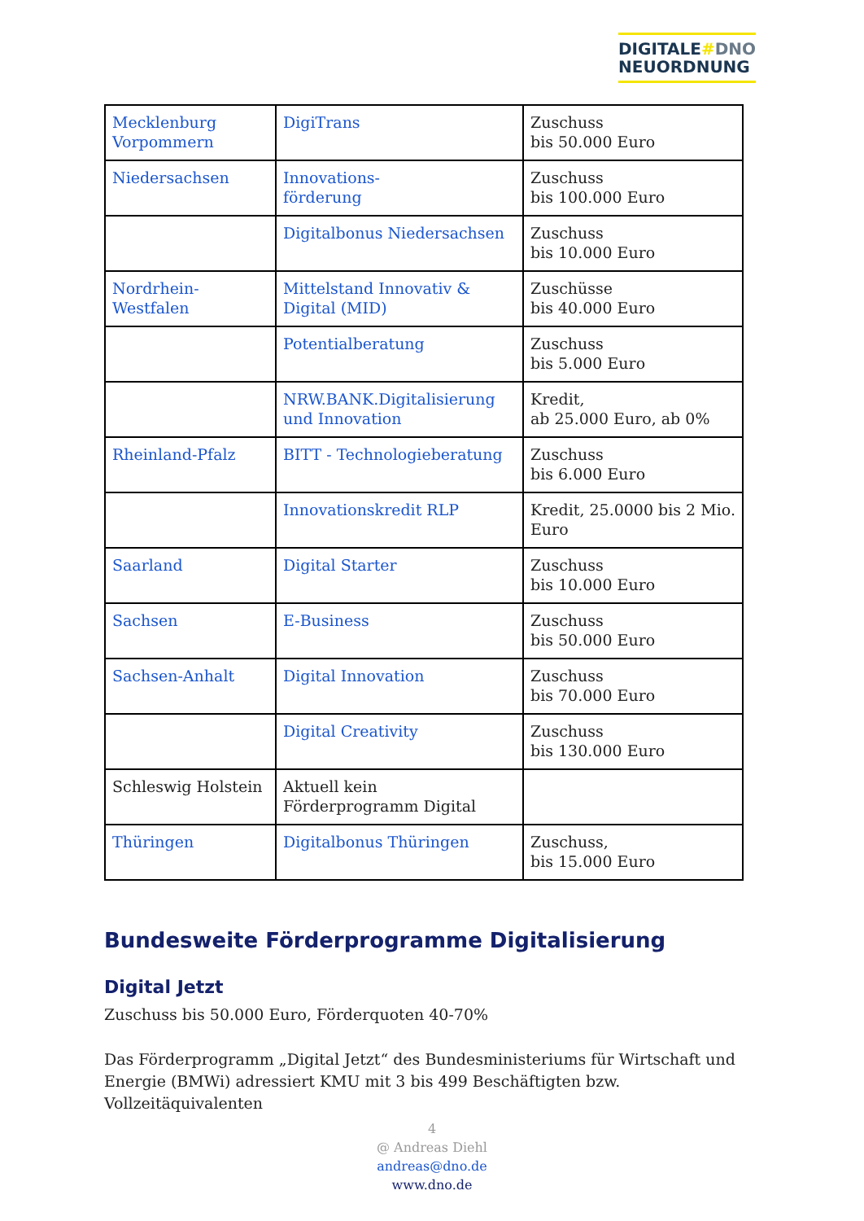DIGITALE#DNO
NEUORDNUNG
| Mecklenburg Vorpommern | DigiTrans | Zuschuss bis 50.000 Euro |
| Niedersachsen | Innovations- förderung | Zuschuss bis 100.000 Euro |
| | Digitalbonus Niedersachsen | Zuschuss bis 10.000 Euro |
| Nordrhein- Westfalen | Mittelstand Innovativ & Digital (MID) | Zuschüsse bis 40.000 Euro |
| | Potentialberatung | Zuschuss bis 5.000 Euro |
| | NRW.BANK.Digitalisierung und Innovation | Kredit, ab 25.000 Euro, ab 0% |
| Rheinland-Pfalz | BITT - Technologieberatung | Zuschuss bis 6.000 Euro |
| | Innovationskredit RLP | Kredit, 25.0000 bis 2 Mio. Euro |
| Saarland | Digital Starter | Zuschuss bis 10.000 Euro |
| Sachsen | E-Business | Zuschuss bis 50.000 Euro |
| Sachsen-Anhalt | Digital Innovation | Zuschuss bis 70.000 Euro |
| | Digital Creativity | Zuschuss bis 130.000 Euro |
| Schleswig Holstein | Aktuell kein Förderprogramm Digital | |
| Thüringen | Digitalbonus Thüringen | Zuschuss, bis 15.000 Euro |
Bundesweite Förderprogramme Digitalisierung
Digital Jetzt
Zuschuss bis 50.000 Euro, Förderquoten 40-70%
Das Förderprogramm „Digital Jetzt“ des Bundesministeriums für Wirtschaft und Energie (BMWi) adressiert KMU mit 3 bis 499 Beschäftigten bzw. Vollzeitäquivalenten
4
@ Andreas Diehl
andreas@dno.de
www.dno.de